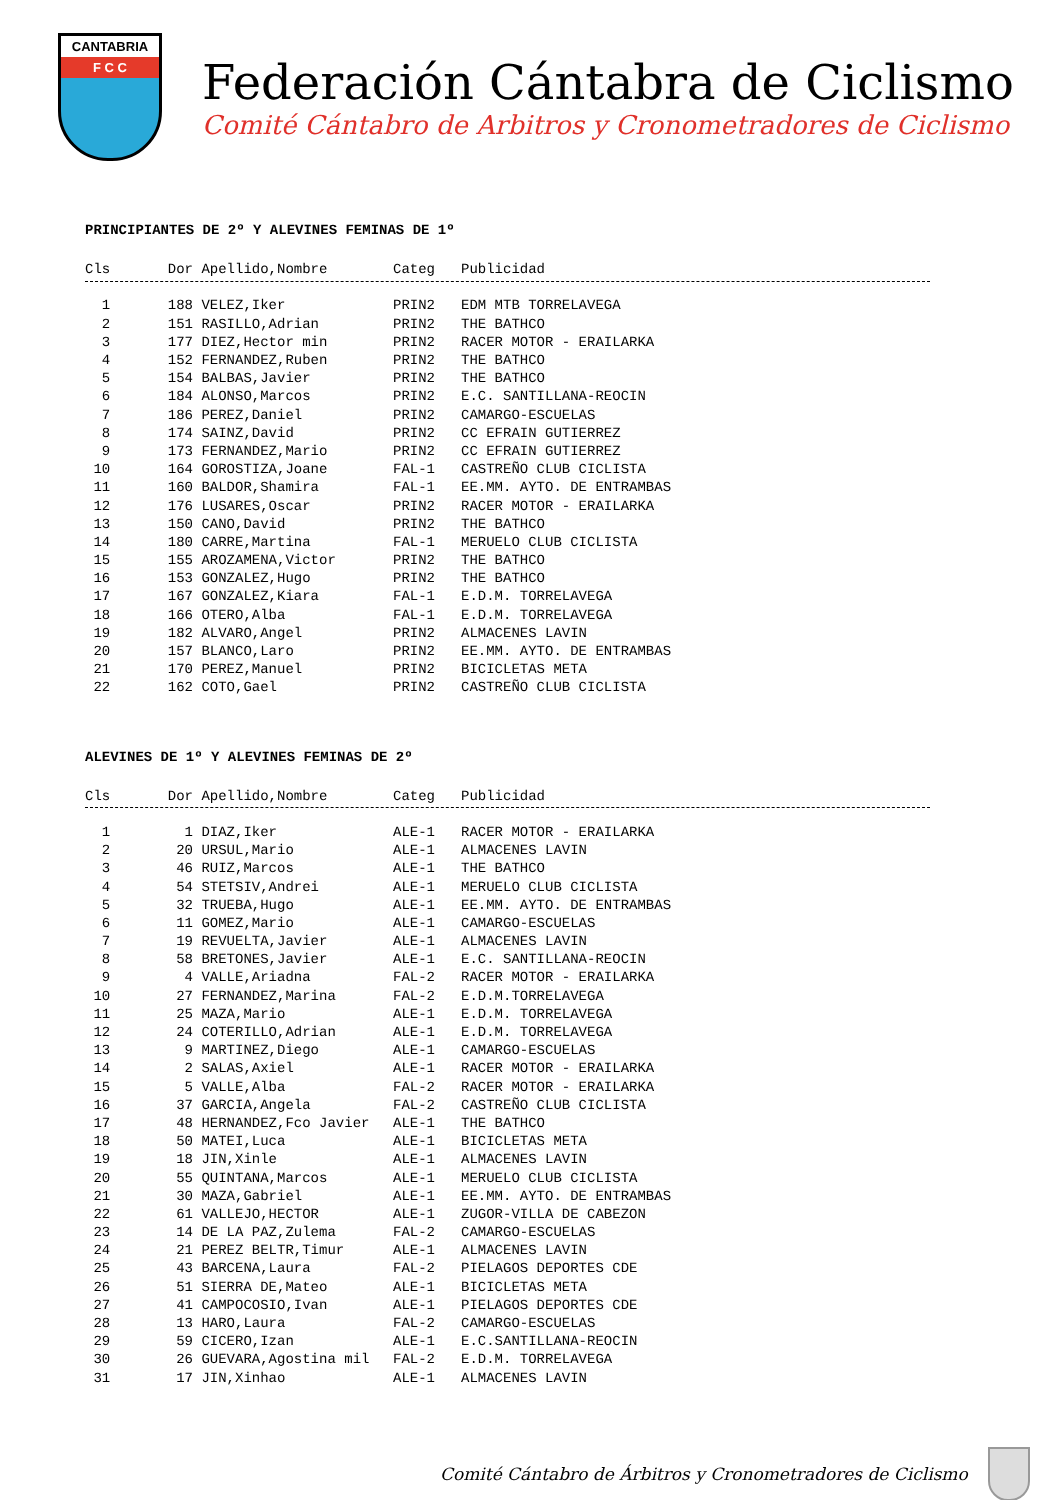CANTABRIA
F C C
Federación Cántabra de Ciclismo
Comité Cántabro de Arbitros y Cronometradores de Ciclismo
PRINCIPIANTES DE 2º Y ALEVINES FEMINAS DE 1º
| Cls | Dor | Apellido,Nombre | Categ | Publicidad |
| --- | --- | --- | --- | --- |
| 1 | 188 | VELEZ,Iker | PRIN2 | EDM MTB TORRELAVEGA |
| 2 | 151 | RASILLO,Adrian | PRIN2 | THE BATHCO |
| 3 | 177 | DIEZ,Hector min | PRIN2 | RACER MOTOR - ERAILARKA |
| 4 | 152 | FERNANDEZ,Ruben | PRIN2 | THE BATHCO |
| 5 | 154 | BALBAS,Javier | PRIN2 | THE BATHCO |
| 6 | 184 | ALONSO,Marcos | PRIN2 | E.C. SANTILLANA-REOCIN |
| 7 | 186 | PEREZ,Daniel | PRIN2 | CAMARGO-ESCUELAS |
| 8 | 174 | SAINZ,David | PRIN2 | CC EFRAIN GUTIERREZ |
| 9 | 173 | FERNANDEZ,Mario | PRIN2 | CC EFRAIN GUTIERREZ |
| 10 | 164 | GOROSTIZA,Joane | FAL-1 | CASTREÑO CLUB CICLISTA |
| 11 | 160 | BALDOR,Shamira | FAL-1 | EE.MM. AYTO. DE ENTRAMBAS |
| 12 | 176 | LUSARES,Oscar | PRIN2 | RACER MOTOR - ERAILARKA |
| 13 | 150 | CANO,David | PRIN2 | THE BATHCO |
| 14 | 180 | CARRE,Martina | FAL-1 | MERUELO CLUB CICLISTA |
| 15 | 155 | AROZAMENA,Victor | PRIN2 | THE BATHCO |
| 16 | 153 | GONZALEZ,Hugo | PRIN2 | THE BATHCO |
| 17 | 167 | GONZALEZ,Kiara | FAL-1 | E.D.M. TORRELAVEGA |
| 18 | 166 | OTERO,Alba | FAL-1 | E.D.M. TORRELAVEGA |
| 19 | 182 | ALVARO,Angel | PRIN2 | ALMACENES LAVIN |
| 20 | 157 | BLANCO,Laro | PRIN2 | EE.MM. AYTO. DE ENTRAMBAS |
| 21 | 170 | PEREZ,Manuel | PRIN2 | BICICLETAS META |
| 22 | 162 | COTO,Gael | PRIN2 | CASTREÑO CLUB CICLISTA |
ALEVINES DE 1º Y ALEVINES FEMINAS DE 2º
| Cls | Dor | Apellido,Nombre | Categ | Publicidad |
| --- | --- | --- | --- | --- |
| 1 | 1 | DIAZ,Iker | ALE-1 | RACER MOTOR - ERAILARKA |
| 2 | 20 | URSUL,Mario | ALE-1 | ALMACENES LAVIN |
| 3 | 46 | RUIZ,Marcos | ALE-1 | THE BATHCO |
| 4 | 54 | STETSIV,Andrei | ALE-1 | MERUELO CLUB CICLISTA |
| 5 | 32 | TRUEBA,Hugo | ALE-1 | EE.MM. AYTO. DE ENTRAMBAS |
| 6 | 11 | GOMEZ,Mario | ALE-1 | CAMARGO-ESCUELAS |
| 7 | 19 | REVUELTA,Javier | ALE-1 | ALMACENES LAVIN |
| 8 | 58 | BRETONES,Javier | ALE-1 | E.C. SANTILLANA-REOCIN |
| 9 | 4 | VALLE,Ariadna | FAL-2 | RACER MOTOR - ERAILARKA |
| 10 | 27 | FERNANDEZ,Marina | FAL-2 | E.D.M.TORRELAVEGA |
| 11 | 25 | MAZA,Mario | ALE-1 | E.D.M. TORRELAVEGA |
| 12 | 24 | COTERILLO,Adrian | ALE-1 | E.D.M. TORRELAVEGA |
| 13 | 9 | MARTINEZ,Diego | ALE-1 | CAMARGO-ESCUELAS |
| 14 | 2 | SALAS,Axiel | ALE-1 | RACER MOTOR - ERAILARKA |
| 15 | 5 | VALLE,Alba | FAL-2 | RACER MOTOR - ERAILARKA |
| 16 | 37 | GARCIA,Angela | FAL-2 | CASTREÑO CLUB CICLISTA |
| 17 | 48 | HERNANDEZ,Fco Javier | ALE-1 | THE BATHCO |
| 18 | 50 | MATEI,Luca | ALE-1 | BICICLETAS META |
| 19 | 18 | JIN,Xinle | ALE-1 | ALMACENES LAVIN |
| 20 | 55 | QUINTANA,Marcos | ALE-1 | MERUELO CLUB CICLISTA |
| 21 | 30 | MAZA,Gabriel | ALE-1 | EE.MM. AYTO. DE ENTRAMBAS |
| 22 | 61 | VALLEJO,HECTOR | ALE-1 | ZUGOR-VILLA DE CABEZON |
| 23 | 14 | DE LA PAZ,Zulema | FAL-2 | CAMARGO-ESCUELAS |
| 24 | 21 | PEREZ BELTR,Timur | ALE-1 | ALMACENES LAVIN |
| 25 | 43 | BARCENA,Laura | FAL-2 | PIELAGOS DEPORTES CDE |
| 26 | 51 | SIERRA DE,Mateo | ALE-1 | BICICLETAS META |
| 27 | 41 | CAMPOCOSIO,Ivan | ALE-1 | PIELAGOS DEPORTES CDE |
| 28 | 13 | HARO,Laura | FAL-2 | CAMARGO-ESCUELAS |
| 29 | 59 | CICERO,Izan | ALE-1 | E.C.SANTILLANA-REOCIN |
| 30 | 26 | GUEVARA,Agostina mil | FAL-2 | E.D.M. TORRELAVEGA |
| 31 | 17 | JIN,Xinhao | ALE-1 | ALMACENES LAVIN |
Comité Cántabro de Árbitros y Cronometradores de Ciclismo